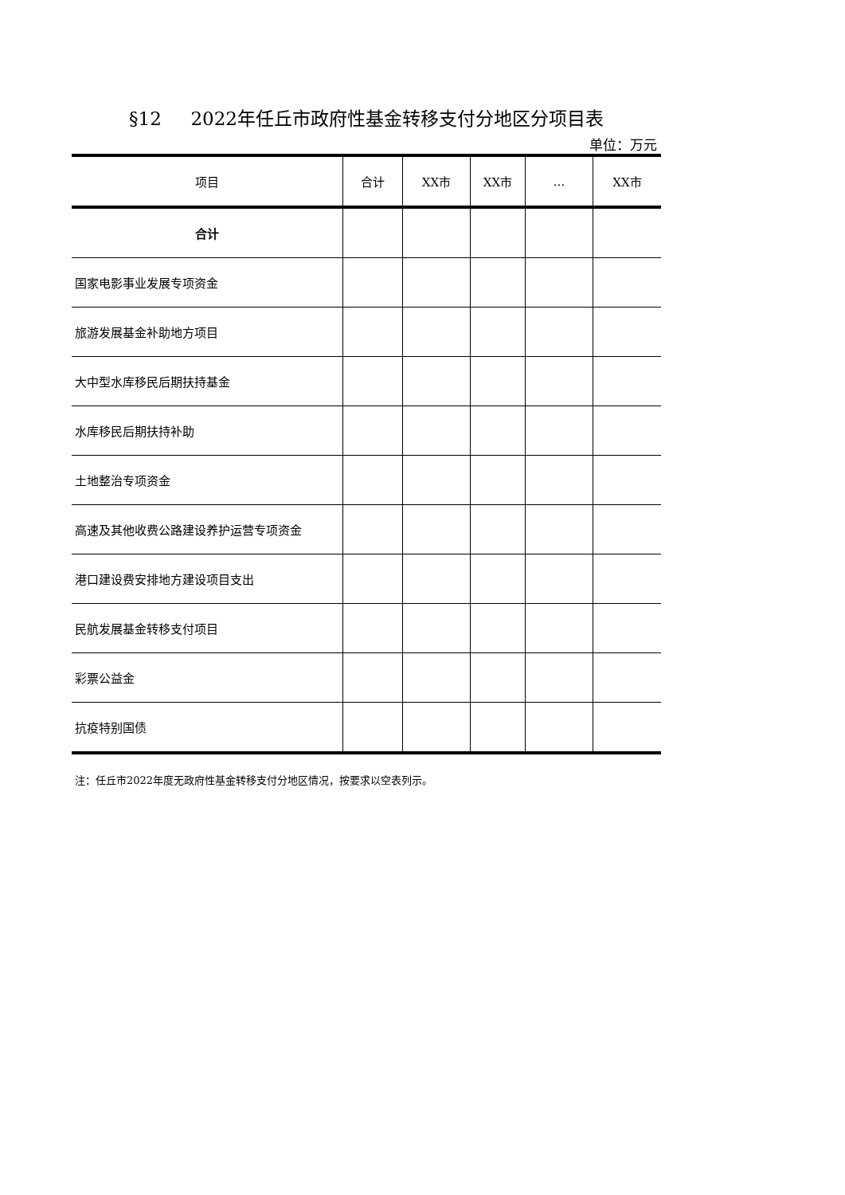§12 2022年任丘市政府性基金转移支付分地区分项目表
单位：万元
| 项目 | 合计 | XX市 | XX市 | ... | XX市 |
| --- | --- | --- | --- | --- | --- |
| 合计 | | | | | |
| 国家电影事业发展专项资金 | | | | | |
| 旅游发展基金补助地方项目 | | | | | |
| 大中型水库移民后期扶持基金 | | | | | |
| 水库移民后期扶持补助 | | | | | |
| 土地整治专项资金 | | | | | |
| 高速及其他收费公路建设养护运营专项资金 | | | | | |
| 港口建设费安排地方建设项目支出 | | | | | |
| 民航发展基金转移支付项目 | | | | | |
| 彩票公益金 | | | | | |
| 抗疫特别国债 | | | | | |
注：任丘市2022年度无政府性基金转移支付分地区情况，按要求以空表列示。